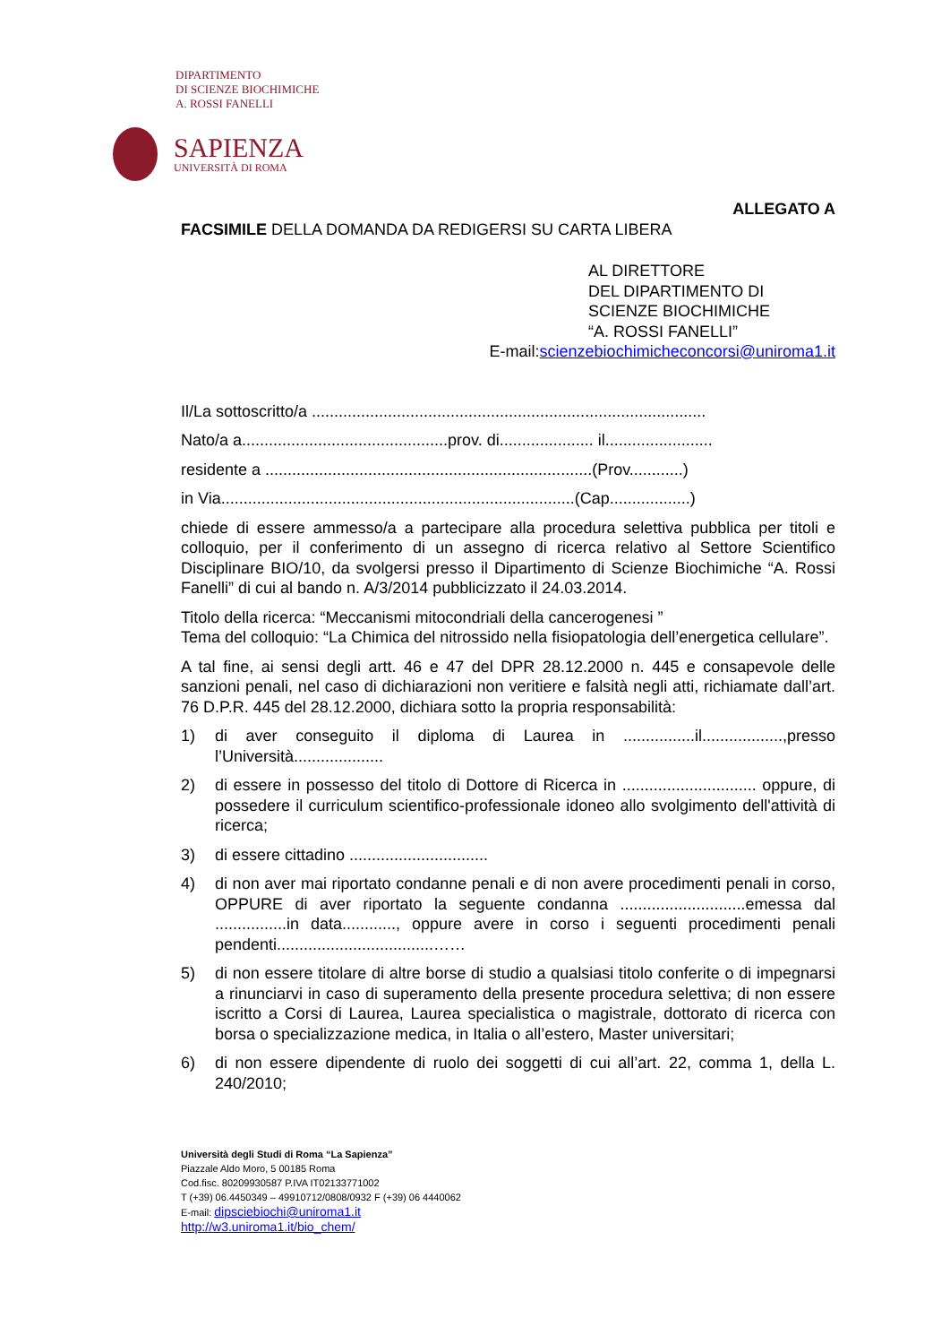DIPARTIMENTO
DI SCIENZE BIOCHIMICHE
A. ROSSI FANELLI
SAPIENZA
UNIVERSITÀ DI ROMA
ALLEGATO A
FACSIMILE DELLA DOMANDA DA REDIGERSI SU CARTA LIBERA
AL DIRETTORE
DEL DIPARTIMENTO DI
SCIENZE BIOCHIMICHE
“A. ROSSI FANELLI”
E-mail:scienzebiochimicheconcorsi@uniroma1.it
Il/La sottoscritto/a ........................................................................................
Nato/a a..............................................prov. di..................... il........................
residente a .........................................................................(Prov............)
in Via...............................................................................(Cap..................)
chiede di essere ammesso/a a partecipare alla procedura selettiva pubblica per titoli e colloquio, per il conferimento di un assegno di ricerca relativo al Settore Scientifico Disciplinare BIO/10, da svolgersi presso il Dipartimento di Scienze Biochimiche “A. Rossi Fanelli” di cui al bando n. A/3/2014 pubblicizzato il 24.03.2014.
Titolo della ricerca: “Meccanismi mitocondriali della cancerogenesi ”
Tema del colloquio: “La Chimica del nitrossido nella fisiopatologia dell’energetica cellulare”.
A tal fine, ai sensi degli artt. 46 e 47 del DPR 28.12.2000 n. 445 e consapevole delle sanzioni penali, nel caso di dichiarazioni non veritiere e falsità negli atti, richiamate dall’art. 76 D.P.R. 445 del 28.12.2000, dichiara sotto la propria responsabilità:
1) di aver conseguito il diploma di Laurea in ................il..................,presso l’Università....................
2) di essere in possesso del titolo di Dottore di Ricerca in .............................. oppure, di possedere il curriculum scientifico-professionale idoneo allo svolgimento dell'attività di ricerca;
3) di essere cittadino ...............................
4) di non aver mai riportato condanne penali e di non avere procedimenti penali in corso, OPPURE di aver riportato la seguente condanna ............................emessa dal ................in data............, oppure avere in corso i seguenti procedimenti penali pendenti...................................……
5) di non essere titolare di altre borse di studio a qualsiasi titolo conferite o di impegnarsi a rinunciarvi in caso di superamento della presente procedura selettiva; di non essere iscritto a Corsi di Laurea, Laurea specialistica o magistrale, dottorato di ricerca con borsa o specializzazione medica, in Italia o all’estero, Master universitari;
6) di non essere dipendente di ruolo dei soggetti di cui all’art. 22, comma 1, della L. 240/2010;
Università degli Studi di Roma “La Sapienza”
Piazzale Aldo Moro, 5 00185 Roma
Cod.fisc. 80209930587 P.IVA IT02133771002
T (+39) 06.4450349 – 49910712/0808/0932 F (+39) 06 4440062
E-mail: dipsciebiochi@uniroma1.it
http://w3.uniroma1.it/bio_chem/